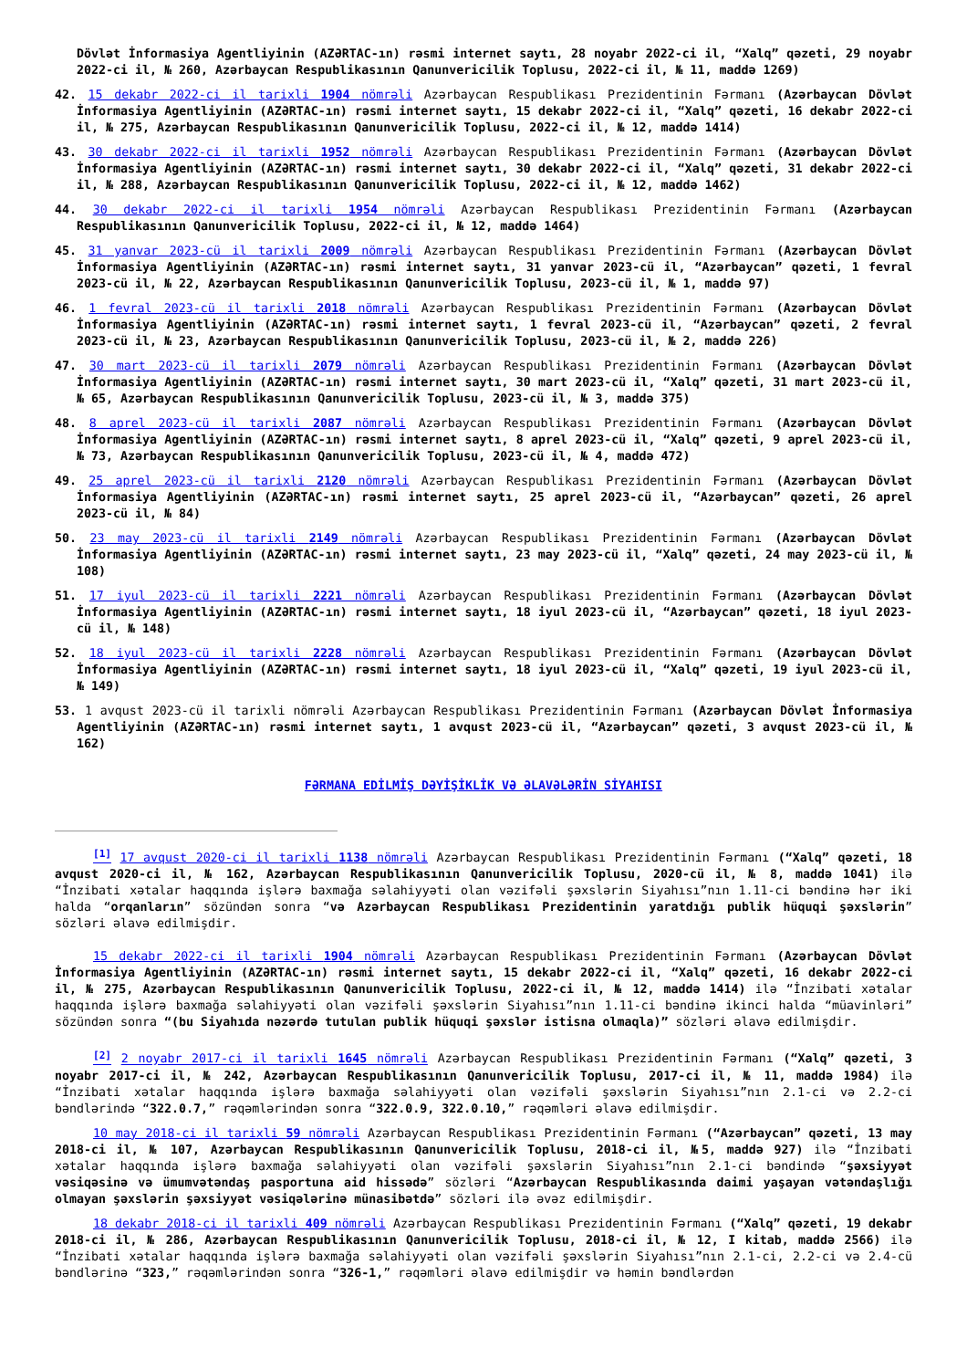Dövlət İnformasiya Agentliyinin (AZƏRTAC-ın) rəsmi internet saytı, 28 noyabr 2022-ci il, “Xalq” qəzeti, 29 noyabr 2022-ci il, № 260, Azərbaycan Respublikasının Qanunvericilik Toplusu, 2022-ci il, № 11, maddə 1269)
42. 15 dekabr 2022-ci il tarixli 1904 nömrəli Azərbaycan Respublikası Prezidentinin Fərmanı (Azərbaycan Dövlət İnformasiya Agentliyinin (AZƏRTAC-ın) rəsmi internet saytı, 15 dekabr 2022-ci il, “Xalq” qəzeti, 16 dekabr 2022-ci il, № 275, Azərbaycan Respublikasının Qanunvericilik Toplusu, 2022-ci il, № 12, maddə 1414)
43. 30 dekabr 2022-ci il tarixli 1952 nömrəli Azərbaycan Respublikası Prezidentinin Fərmanı (Azərbaycan Dövlət İnformasiya Agentliyinin (AZƏRTAC-ın) rəsmi internet saytı, 30 dekabr 2022-ci il, “Xalq” qəzeti, 31 dekabr 2022-ci il, № 288, Azərbaycan Respublikasının Qanunvericilik Toplusu, 2022-ci il, № 12, maddə 1462)
44. 30 dekabr 2022-ci il tarixli 1954 nömrəli Azərbaycan Respublikası Prezidentinin Fərmanı (Azərbaycan Respublikasının Qanunvericilik Toplusu, 2022-ci il, № 12, maddə 1464)
45. 31 yanvar 2023-cü il tarixli 2009 nömrəli Azərbaycan Respublikası Prezidentinin Fərmanı (Azərbaycan Dövlət İnformasiya Agentliyinin (AZƏRTAC-ın) rəsmi internet saytı, 31 yanvar 2023-cü il, “Azərbaycan” qəzeti, 1 fevral 2023-cü il, № 22, Azərbaycan Respublikasının Qanunvericilik Toplusu, 2023-cü il, № 1, maddə 97)
46. 1 fevral 2023-cü il tarixli 2018 nömrəli Azərbaycan Respublikası Prezidentinin Fərmanı (Azərbaycan Dövlət İnformasiya Agentliyinin (AZƏRTAC-ın) rəsmi internet saytı, 1 fevral 2023-cü il, “Azərbaycan” qəzeti, 2 fevral 2023-cü il, № 23, Azərbaycan Respublikasının Qanunvericilik Toplusu, 2023-cü il, № 2, maddə 226)
47. 30 mart 2023-cü il tarixli 2079 nömrəli Azərbaycan Respublikası Prezidentinin Fərmanı (Azərbaycan Dövlət İnformasiya Agentliyinin (AZƏRTAC-ın) rəsmi internet saytı, 30 mart 2023-cü il, “Xalq” qəzeti, 31 mart 2023-cü il, № 65, Azərbaycan Respublikasının Qanunvericilik Toplusu, 2023-cü il, № 3, maddə 375)
48. 8 aprel 2023-cü il tarixli 2087 nömrəli Azərbaycan Respublikası Prezidentinin Fərmanı (Azərbaycan Dövlət İnformasiya Agentliyinin (AZƏRTAC-ın) rəsmi internet saytı, 8 aprel 2023-cü il, “Xalq” qəzeti, 9 aprel 2023-cü il, № 73, Azərbaycan Respublikasının Qanunvericilik Toplusu, 2023-cü il, № 4, maddə 472)
49. 25 aprel 2023-cü il tarixli 2120 nömrəli Azərbaycan Respublikası Prezidentinin Fərmanı (Azərbaycan Dövlət İnformasiya Agentliyinin (AZƏRTAC-ın) rəsmi internet saytı, 25 aprel 2023-cü il, “Azərbaycan” qəzeti, 26 aprel 2023-cü il, № 84)
50. 23 may 2023-cü il tarixli 2149 nömrəli Azərbaycan Respublikası Prezidentinin Fərmanı (Azərbaycan Dövlət İnformasiya Agentliyinin (AZƏRTAC-ın) rəsmi internet saytı, 23 may 2023-cü il, “Xalq” qəzeti, 24 may 2023-cü il, № 108)
51. 17 iyul 2023-cü il tarixli 2221 nömrəli Azərbaycan Respublikası Prezidentinin Fərmanı (Azərbaycan Dövlət İnformasiya Agentliyinin (AZƏRTAC-ın) rəsmi internet saytı, 18 iyul 2023-cü il, “Azərbaycan” qəzeti, 18 iyul 2023-cü il, № 148)
52. 18 iyul 2023-cü il tarixli 2228 nömrəli Azərbaycan Respublikası Prezidentinin Fərmanı (Azərbaycan Dövlət İnformasiya Agentliyinin (AZƏRTAC-ın) rəsmi internet saytı, 18 iyul 2023-cü il, “Xalq” qəzeti, 19 iyul 2023-cü il, № 149)
53. 1 avqust 2023-cü il tarixli nömrəli Azərbaycan Respublikası Prezidentinin Fərmanı (Azərbaycan Dövlət İnformasiya Agentliyinin (AZƏRTAC-ın) rəsmi internet saytı, 1 avqust 2023-cü il, “Azərbaycan” qəzeti, 3 avqust 2023-cü il, № 162)
FƏRMANA EDİLMİŞ DƏYİŞİKLİK VƏ ƏLAVƏLƏRİN SİYAHISI
<sup>[1]</sup> 17 avqust 2020-ci il tarixli 1138 nömrəli Azərbaycan Respublikası Prezidentinin Fərmanı (“Xalq” qəzeti, 18 avqust 2020-ci il, № 162, Azərbaycan Respublikasının Qanunvericilik Toplusu, 2020-cü il, № 8, maddə 1041) ilə “İnzibati xətalar haqqında işlərə baxmağa səlahiyyəti olan vəzifəli şəxslərin Siyahısı”nın 1.11-ci bəndinə hər iki halda “orqanların” sözündən sonra “və Azərbaycan Respublikası Prezidentinin yaratdığı publik hüquqi şəxslərin” sözləri əlavə edilmişdir.
15 dekabr 2022-ci il tarixli 1904 nömrəli Azərbaycan Respublikası Prezidentinin Fərmanı (Azərbaycan Dövlət İnformasiya Agentliyinin (AZƏRTAC-ın) rəsmi internet saytı, 15 dekabr 2022-ci il, “Xalq” qəzeti, 16 dekabr 2022-ci il, № 275, Azərbaycan Respublikasının Qanunvericilik Toplusu, 2022-ci il, № 12, maddə 1414) ilə “İnzibati xətalar haqqında işlərə baxmağa səlahiyyəti olan vəzifəli şəxslərin Siyahısı”nın 1.11-ci bəndinə ikinci halda “müavinləri” sözündən sonra “(bu Siyahıda nəzərdə tutulan publik hüquqi şəxslər istisna olmaqla)” sözləri əlavə edilmişdir.
<sup>[2]</sup> 2 noyabr 2017-ci il tarixli 1645 nömrəli Azərbaycan Respublikası Prezidentinin Fərmanı (“Xalq” qəzeti, 3 noyabr 2017-ci il, № 242, Azərbaycan Respublikasının Qanunvericilik Toplusu, 2017-ci il, № 11, maddə 1984) ilə “İnzibati xətalar haqqında işlərə baxmağa səlahiyyəti olan vəzifəli şəxslərin Siyahısı”nın 2.1-ci və 2.2-ci bəndlərində “322.0.7,” rəqəmlərindən sonra “322.0.9, 322.0.10,” rəqəmləri əlavə edilmişdir.
10 may 2018-ci il tarixli 59 nömrəli Azərbaycan Respublikası Prezidentinin Fərmanı (“Azərbaycan” qəzeti, 13 may 2018-ci il, № 107, Azərbaycan Respublikasının Qanunvericilik Toplusu, 2018-ci il, №5, maddə 927) ilə “İnzibati xətalar haqqında işlərə baxmağa səlahiyyəti olan vəzifəli şəxslərin Siyahısı”nın 2.1-ci bəndində “şəxsiyyət vəsiqəsinə və ümumvətəndaş pasportuna aid hissədə” sözləri “Azərbaycan Respublikasında daimi yaşayan vətəndaşlığı olmayan şəxslərin şəxsiyyət vəsiqələrinə münasibətdə” sözləri ilə əvəz edilmişdir.
18 dekabr 2018-ci il tarixli 409 nömrəli Azərbaycan Respublikası Prezidentinin Fərmanı (“Xalq” qəzeti, 19 dekabr 2018-ci il, № 286, Azərbaycan Respublikasının Qanunvericilik Toplusu, 2018-ci il, № 12, I kitab, maddə 2566) ilə “İnzibati xətalar haqqında işlərə baxmağa səlahiyyəti olan vəzifəli şəxslərin Siyahısı”nın 2.1-ci, 2.2-ci və 2.4-cü bəndlərinə “323,” rəqəmlərindən sonra “326-1,” rəqəmləri əlavə edilmişdir və həmin bəndlərdən